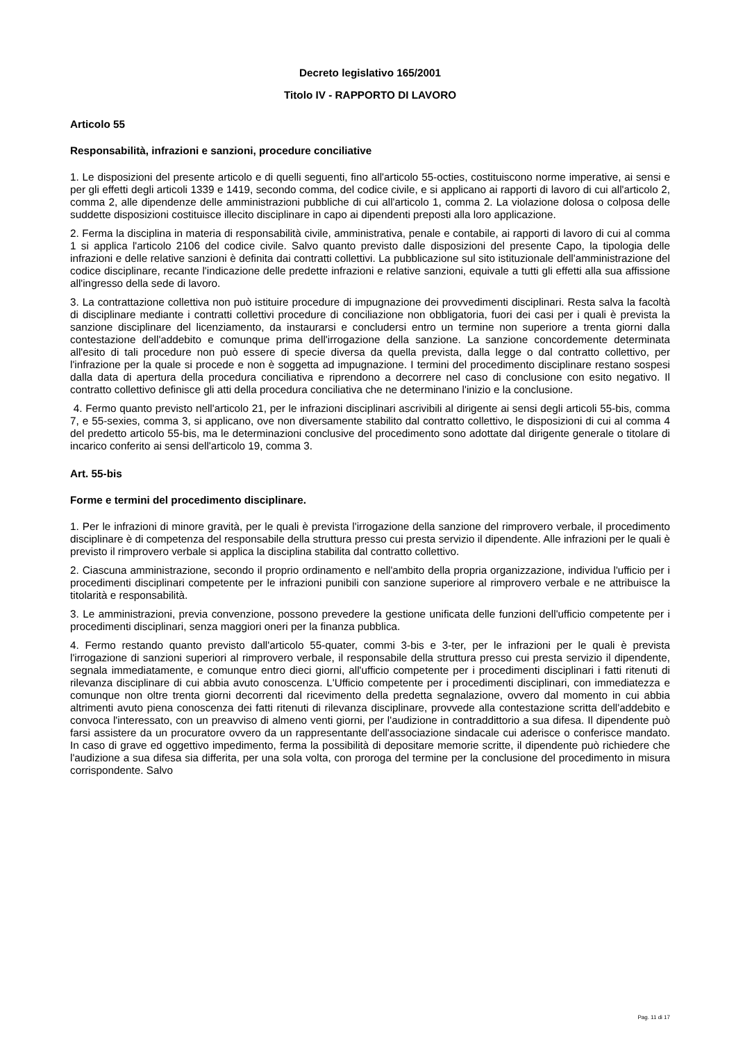Decreto legislativo 165/2001
Titolo IV - RAPPORTO DI LAVORO
Articolo 55
Responsabilità, infrazioni e sanzioni, procedure conciliative
1. Le disposizioni del presente articolo e di quelli seguenti, fino all'articolo 55-octies, costituiscono norme imperative, ai sensi e per gli effetti degli articoli 1339 e 1419, secondo comma, del codice civile, e si applicano ai rapporti di lavoro di cui all'articolo 2, comma 2, alle dipendenze delle amministrazioni pubbliche di cui all'articolo 1, comma 2. La violazione dolosa o colposa delle suddette disposizioni costituisce illecito disciplinare in capo ai dipendenti preposti alla loro applicazione.
2. Ferma la disciplina in materia di responsabilità civile, amministrativa, penale e contabile, ai rapporti di lavoro di cui al comma 1 si applica l'articolo 2106 del codice civile. Salvo quanto previsto dalle disposizioni del presente Capo, la tipologia delle infrazioni e delle relative sanzioni è definita dai contratti collettivi. La pubblicazione sul sito istituzionale dell'amministrazione del codice disciplinare, recante l'indicazione delle predette infrazioni e relative sanzioni, equivale a tutti gli effetti alla sua affissione all'ingresso della sede di lavoro.
3. La contrattazione collettiva non può istituire procedure di impugnazione dei provvedimenti disciplinari. Resta salva la facoltà di disciplinare mediante i contratti collettivi procedure di conciliazione non obbligatoria, fuori dei casi per i quali è prevista la sanzione disciplinare del licenziamento, da instaurarsi e concludersi entro un termine non superiore a trenta giorni dalla contestazione dell'addebito e comunque prima dell'irrogazione della sanzione. La sanzione concordemente determinata all'esito di tali procedure non può essere di specie diversa da quella prevista, dalla legge o dal contratto collettivo, per l'infrazione per la quale si procede e non è soggetta ad impugnazione. I termini del procedimento disciplinare restano sospesi dalla data di apertura della procedura conciliativa e riprendono a decorrere nel caso di conclusione con esito negativo. Il contratto collettivo definisce gli atti della procedura conciliativa che ne determinano l'inizio e la conclusione.
4. Fermo quanto previsto nell'articolo 21, per le infrazioni disciplinari ascrivibili al dirigente ai sensi degli articoli 55-bis, comma 7, e 55-sexies, comma 3, si applicano, ove non diversamente stabilito dal contratto collettivo, le disposizioni di cui al comma 4 del predetto articolo 55-bis, ma le determinazioni conclusive del procedimento sono adottate dal dirigente generale o titolare di incarico conferito ai sensi dell'articolo 19, comma 3.
Art. 55-bis
Forme e termini del procedimento disciplinare.
1. Per le infrazioni di minore gravità, per le quali è prevista l'irrogazione della sanzione del rimprovero verbale, il procedimento disciplinare è di competenza del responsabile della struttura presso cui presta servizio il dipendente. Alle infrazioni per le quali è previsto il rimprovero verbale si applica la disciplina stabilita dal contratto collettivo.
2. Ciascuna amministrazione, secondo il proprio ordinamento e nell'ambito della propria organizzazione, individua l'ufficio per i procedimenti disciplinari competente per le infrazioni punibili con sanzione superiore al rimprovero verbale e ne attribuisce la titolarità e responsabilità.
3. Le amministrazioni, previa convenzione, possono prevedere la gestione unificata delle funzioni dell'ufficio competente per i procedimenti disciplinari, senza maggiori oneri per la finanza pubblica.
4. Fermo restando quanto previsto dall'articolo 55-quater, commi 3-bis e 3-ter, per le infrazioni per le quali è prevista l'irrogazione di sanzioni superiori al rimprovero verbale, il responsabile della struttura presso cui presta servizio il dipendente, segnala immediatamente, e comunque entro dieci giorni, all'ufficio competente per i procedimenti disciplinari i fatti ritenuti di rilevanza disciplinare di cui abbia avuto conoscenza. L'Ufficio competente per i procedimenti disciplinari, con immediatezza e comunque non oltre trenta giorni decorrenti dal ricevimento della predetta segnalazione, ovvero dal momento in cui abbia altrimenti avuto piena conoscenza dei fatti ritenuti di rilevanza disciplinare, provvede alla contestazione scritta dell'addebito e convoca l'interessato, con un preavviso di almeno venti giorni, per l'audizione in contraddittorio a sua difesa. Il dipendente può farsi assistere da un procuratore ovvero da un rappresentante dell'associazione sindacale cui aderisce o conferisce mandato. In caso di grave ed oggettivo impedimento, ferma la possibilità di depositare memorie scritte, il dipendente può richiedere che l'audizione a sua difesa sia differita, per una sola volta, con proroga del termine per la conclusione del procedimento in misura corrispondente. Salvo
Pag. 11 di 17